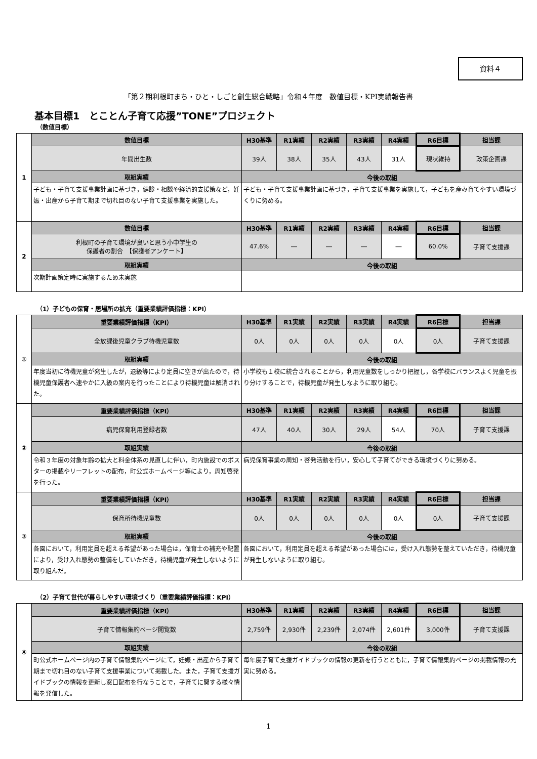資料４
「第２期利根町まち・ひと・しごと創生総合戦略」令和４年度　数値目標・KPI実績報告書
基本目標1　とことん子育て応援”TONE”プロジェクト
（数値目標）
| 1 | 数値目標 | H30基準 | R1実績 | R2実績 | R3実績 | R4実績 | R6目標 | 担当課 |
| | 年間出生数 | 39人 | 38人 | 35人 | 43人 | 31人 | 現状維持 | 政策企画課 |
| | 取組実績 | 今後の取組 | | | | | | |
| | 子ども・子育て支援事業計画に基づき，健診・相談や経済的支援策など，妊娠・出産から子育て期まで切れ目のない子育て支援事業を実施した。 | 子ども・子育て支援事業計画に基づき，子育て支援事業を実施して，子どもを産み育てやすい環境づくりに努める。 | | | | | | |
| 2 | 数値目標 | H30基準 | R1実績 | R2実績 | R3実績 | R4実績 | R6目標 | 担当課 |
| | 利根町の子育て環境が良いと思う小中学生の 保護者の割合 【保護者アンケート】 | 47.6% | ― | ― | ― | ― | 60.0% | 子育て支援課 |
| | 取組実績 | 今後の取組 | | | | | | |
| | 次期計画策定時に実施するため未実施 | | | | | | | |
（1）子どもの保育・居場所の拡充（重要業績評価指標：KPI）
| ① | 重要業績評価指標（KPI） | H30基準 | R1実績 | R2実績 | R3実績 | R4実績 | R6目標 | 担当課 |
| | 全放課後児童クラブ待機児童数 | 0人 | 0人 | 0人 | 0人 | 0人 | 0人 | 子育て支援課 |
| | 取組実績 | 今後の取組 | | | | | | |
| | 年度当初に待機児童が発生したが，退級等により定員に空きが出たので，待機児童保護者へ速やかに入級の案内を行ったことにより待機児童は解消された。 | 小学校も１校に統合されることから，利用児童数をしっかり把握し，各学校にバランスよく児童を振り分けすることで，待機児童が発生しなように取り組む。 | | | | | | |
| ② | 重要業績評価指標（KPI） | H30基準 | R1実績 | R2実績 | R3実績 | R4実績 | R6目標 | 担当課 |
| | 病児保育利用登録者数 | 47人 | 40人 | 30人 | 29人 | 54人 | 70人 | 子育て支援課 |
| | 取組実績 | 今後の取組 | | | | | | |
| | 令和３年度の対象年齢の拡大と料金体系の見直しに伴い，町内施設でのポスターの掲載やリーフレットの配布，町公式ホームページ等により，周知啓発を行った。 | 病児保育事業の周知・啓発活動を行い，安心して子育てができる環境づくりに努める。 | | | | | | |
| ③ | 重要業績評価指標（KPI） | H30基準 | R1実績 | R2実績 | R3実績 | R4実績 | R6目標 | 担当課 |
| | 保育所待機児童数 | 0人 | 0人 | 0人 | 0人 | 0人 | 0人 | 子育て支援課 |
| | 取組実績 | 今後の取組 | | | | | | |
| | 各園において，利用定員を超える希望があった場合は，保育士の補充や配置により，受け入れ態勢の整備をしていただき，待機児童が発生しないように取り組んだ。 | 各園において，利用定員を超える希望があった場合には，受け入れ態勢を整えていただき，待機児童が発生しないように取り組む。 | | | | | | |
（2）子育て世代が暮らしやすい環境づくり（重要業績評価指標：KPI）
| ④ | 重要業績評価指標（KPI） | H30基準 | R1実績 | R2実績 | R3実績 | R4実績 | R6目標 | 担当課 |
| | 子育て情報集約ページ閲覧数 | 2,759件 | 2,930件 | 2,239件 | 2,074件 | 2,601件 | 3,000件 | 子育て支援課 |
| | 取組実績 | 今後の取組 | | | | | | |
| | 町公式ホームページ内の子育て情報集約ページにて，妊娠・出産から子育て期まで切れ目のない子育て支援事業について掲載した。また，子育て支援ガイドブックの情報を更新し窓口配布を行なうことで，子育てに関する様々情報を発信した。 | 毎年度子育て支援ガイドブックの情報の更新を行うとともに，子育て情報集約ページの掲載情報の充実に努める。 | | | | | | |
1